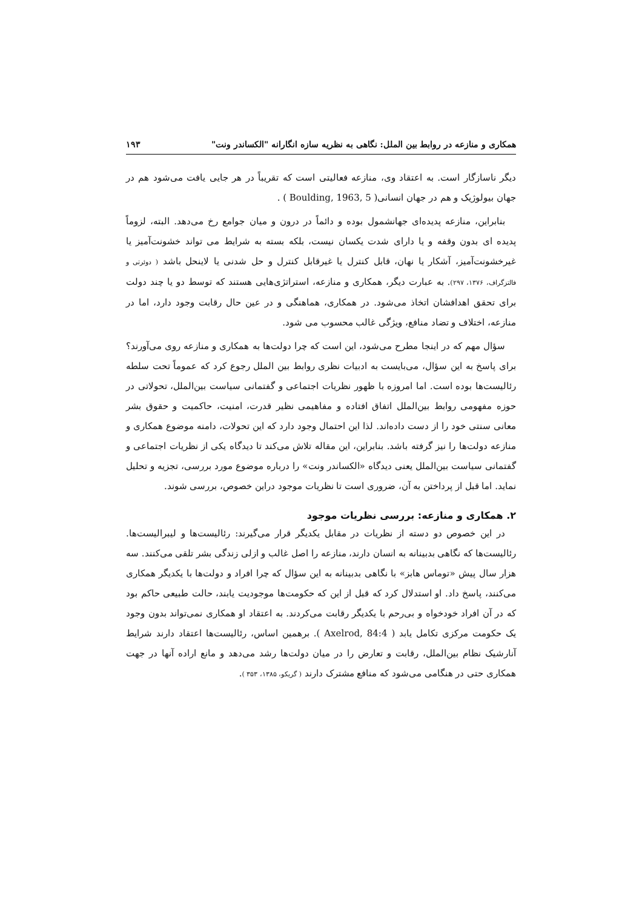همکاری و منازعه در روابط بین الملل: نگاهی به نظریه سازه انگارانه "الکساندر ونت" ۱۹۳
دیگر ناسازگار است. به اعتقاد وی، منازعه فعالیتی است که تقریباً در هر جایی یافت می‌شود هم در جهان بیولوژیک و هم در جهان انسانی( Boulding, 1963, 5 ) .
بنابراین، منازعه پدیده‌ای جهانشمول بوده و دائماً در درون و میان جوامع رخ می‌دهد. البته، لزوماً پدیده ای بدون وقفه و یا دارای شدت یکسان نیست، بلکه بسته به شرایط می تواند خشونت‌آمیز یا غیرخشونت‌آمیز، آشکار یا نهان، قابل کنترل یا غیرقابل کنترل و حل شدنی یا لاینحل باشد ( دوئرتی و فالتزگراف، ۱۳۷۶، ۲۹۷). به عبارت دیگر، همکاری و منازعه، استراتژی‌هایی هستند که توسط دو یا چند دولت برای تحقق اهدافشان اتخاذ می‌شود. در همکاری، هماهنگی و در عین حال رقابت وجود دارد، اما در منازعه، اختلاف و تضاد منافع، ویژگی غالب محسوب می شود.
سؤال مهم که در اینجا مطرح می‌شود، این است که چرا دولت‌ها به همکاری و منازعه روی می‌آورند؟ برای پاسخ به این سؤال، می‌بایست به ادبیات نظری روابط بین الملل رجوع کرد که عموماً تحت سلطه رئالیست‌ها بوده است. اما امروزه با ظهور نظریات اجتماعی و گفتمانی سیاست بین‌الملل، تحولاتی در حوزه مفهومی روابط بین‌الملل اتفاق افتاده و مفاهیمی نظیر قدرت، امنیت، حاکمیت و حقوق بشر معانی سنتی خود را از دست داده‌اند. لذا این احتمال وجود دارد که این تحولات، دامنه موضوع همکاری و منازعه دولت‌ها را نیز گرفته باشد. بنابراین، این مقاله تلاش می‌کند تا دیدگاه یکی از نظریات اجتماعی و گفتمانی سیاست بین‌الملل یعنی دیدگاه «الکساندر ونت» را درباره موضوع مورد بررسی، تجزیه و تحلیل نماید. اما قبل از پرداختن به آن، ضروری است تا نظریات موجود دراین خصوص، بررسی شوند.
۲. همکاری و منازعه: بررسی نظریات موجود
در این خصوص دو دسته از نظریات در مقابل یکدیگر قرار می‌گیرند: رئالیست‌ها و لیبرالیست‌ها. رئالیست‌ها که نگاهی بدبینانه به انسان دارند، منازعه را اصل غالب و ازلی زندگی بشر تلقی می‌کنند. سه هزار سال پیش «توماس هابز» با نگاهی بدبینانه به این سؤال که چرا افراد و دولت‌ها با یکدیگر همکاری می‌کنند، پاسخ داد. او استدلال کرد که قبل از این که حکومت‌ها موجودیت یابند، حالت طبیعی حاکم بود که در آن افراد خودخواه و بی‌رحم با یکدیگر رقابت می‌کردند. به اعتقاد او همکاری نمی‌تواند بدون وجود یک حکومت مرکزی تکامل یابد ( Axelrod, 84:4 ). برهمین اساس، رئالیست‌ها اعتقاد دارند شرایط آنارشیک نظام بین‌الملل، رقابت و تعارض را در میان دولت‌ها رشد می‌دهد و مانع اراده آنها در جهت همکاری حتی در هنگامی می‌شود که منافع مشترک دارند ( گریکو، ۱۳۸۵، ۳۵۳ ).